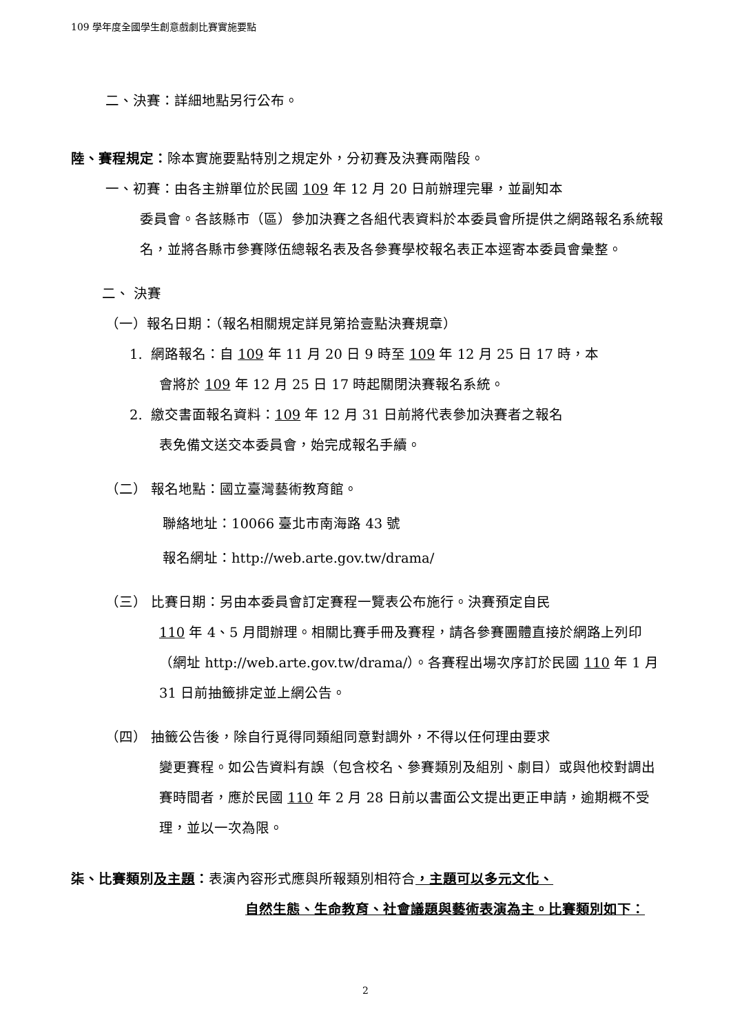109 學年度全國學生創意戲劇比賽實施要點
二、決賽：詳細地點另行公布。
陸、賽程規定：除本實施要點特別之規定外，分初賽及決賽兩階段。
一、初賽：由各主辦單位於民國 109 年 12 月 20 日前辦理完畢，並副知本
委員會。各該縣市（區）參加決賽之各組代表資料於本委員會所提供之網路報名系統報名，並將各縣市參賽隊伍總報名表及各參賽學校報名表正本逕寄本委員會彙整。
二、 決賽
（一）報名日期：（報名相關規定詳見第拾壹點決賽規章）
1. 網路報名：自 109 年 11 月 20 日 9 時至 109 年 12 月 25 日 17 時，本
會將於 109 年 12 月 25 日 17 時起關閉決賽報名系統。
2. 繳交書面報名資料：109 年 12 月 31 日前將代表參加決賽者之報名
表免備文送交本委員會，始完成報名手續。
（二） 報名地點：國立臺灣藝術教育館。
聯絡地址：10066 臺北市南海路 43 號
報名網址：http://web.arte.gov.tw/drama/
（三） 比賽日期：另由本委員會訂定賽程一覽表公布施行。決賽預定自民
110 年 4、5 月間辦理。相關比賽手冊及賽程，請各參賽團體直接於網路上列印（網址 http://web.arte.gov.tw/drama/）。各賽程出場次序訂於民國 110 年 1 月 31 日前抽籤排定並上網公告。
（四） 抽籤公告後，除自行覓得同類組同意對調外，不得以任何理由要求
變更賽程。如公告資料有誤（包含校名、參賽類別及組別、劇目）或與他校對調出賽時間者，應於民國 110 年 2 月 28 日前以書面公文提出更正申請，逾期概不受理，並以一次為限。
柒、比賽類別及主題：表演內容形式應與所報類別相符合，主題可以多元文化、
自然生態、生命教育、社會議題與藝術表演為主。比賽類別如下：
2